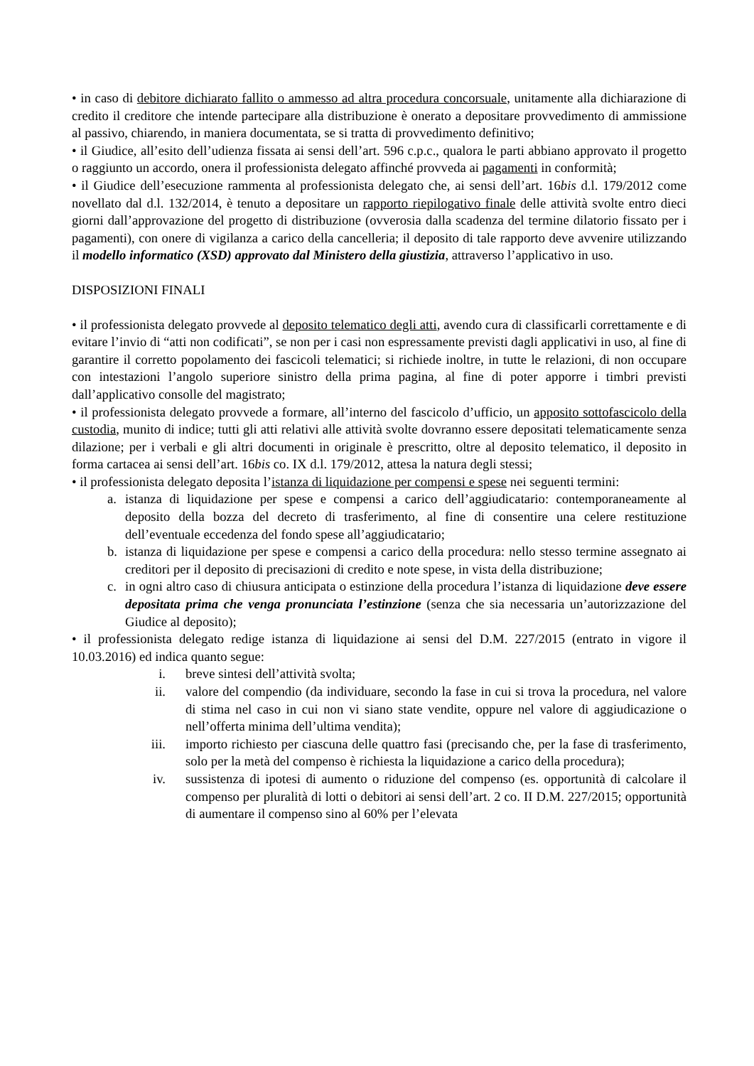• in caso di debitore dichiarato fallito o ammesso ad altra procedura concorsuale, unitamente alla dichiarazione di credito il creditore che intende partecipare alla distribuzione è onerato a depositare provvedimento di ammissione al passivo, chiarendo, in maniera documentata, se si tratta di provvedimento definitivo;
• il Giudice, all’esito dell’udienza fissata ai sensi dell’art. 596 c.p.c., qualora le parti abbiano approvato il progetto o raggiunto un accordo, onera il professionista delegato affinché provveda ai pagamenti in conformità;
• il Giudice dell’esecuzione rammenta al professionista delegato che, ai sensi dell’art. 16bis d.l. 179/2012 come novellato dal d.l. 132/2014, è tenuto a depositare un rapporto riepilogativo finale delle attività svolte entro dieci giorni dall’approvazione del progetto di distribuzione (ovverosia dalla scadenza del termine dilatorio fissato per i pagamenti), con onere di vigilanza a carico della cancelleria; il deposito di tale rapporto deve avvenire utilizzando il modello informatico (XSD) approvato dal Ministero della giustizia, attraverso l’applicativo in uso.
DISPOSIZIONI FINALI
• il professionista delegato provvede al deposito telematico degli atti, avendo cura di classificarli correttamente e di evitare l’invio di “atti non codificati”, se non per i casi non espressamente previsti dagli applicativi in uso, al fine di garantire il corretto popolamento dei fascicoli telematici; si richiede inoltre, in tutte le relazioni, di non occupare con intestazioni l’angolo superiore sinistro della prima pagina, al fine di poter apporre i timbri previsti dall’applicativo consolle del magistrato;
• il professionista delegato provvede a formare, all’interno del fascicolo d’ufficio, un apposito sottofascicolo della custodia, munito di indice; tutti gli atti relativi alle attività svolte dovranno essere depositati telematicamente senza dilazione; per i verbali e gli altri documenti in originale è prescritto, oltre al deposito telematico, il deposito in forma cartacea ai sensi dell’art. 16bis co. IX d.l. 179/2012, attesa la natura degli stessi;
• il professionista delegato deposita l’istanza di liquidazione per compensi e spese nei seguenti termini:
a. istanza di liquidazione per spese e compensi a carico dell’aggiudicatario: contemporaneamente al deposito della bozza del decreto di trasferimento, al fine di consentire una celere restituzione dell’eventuale eccedenza del fondo spese all’aggiudicatario;
b. istanza di liquidazione per spese e compensi a carico della procedura: nello stesso termine assegnato ai creditori per il deposito di precisazioni di credito e note spese, in vista della distribuzione;
c. in ogni altro caso di chiusura anticipata o estinzione della procedura l’istanza di liquidazione deve essere depositata prima che venga pronunciata l’estinzione (senza che sia necessaria un’autorizzazione del Giudice al deposito);
• il professionista delegato redige istanza di liquidazione ai sensi del D.M. 227/2015 (entrato in vigore il 10.03.2016) ed indica quanto segue:
i. breve sintesi dell’attività svolta;
ii. valore del compendio (da individuare, secondo la fase in cui si trova la procedura, nel valore di stima nel caso in cui non vi siano state vendite, oppure nel valore di aggiudicazione o nell’offerta minima dell’ultima vendita);
iii. importo richiesto per ciascuna delle quattro fasi (precisando che, per la fase di trasferimento, solo per la metà del compenso è richiesta la liquidazione a carico della procedura);
iv. sussistenza di ipotesi di aumento o riduzione del compenso (es. opportunità di calcolare il compenso per pluralità di lotti o debitori ai sensi dell’art. 2 co. II D.M. 227/2015; opportunità di aumentare il compenso sino al 60% per l’elevata